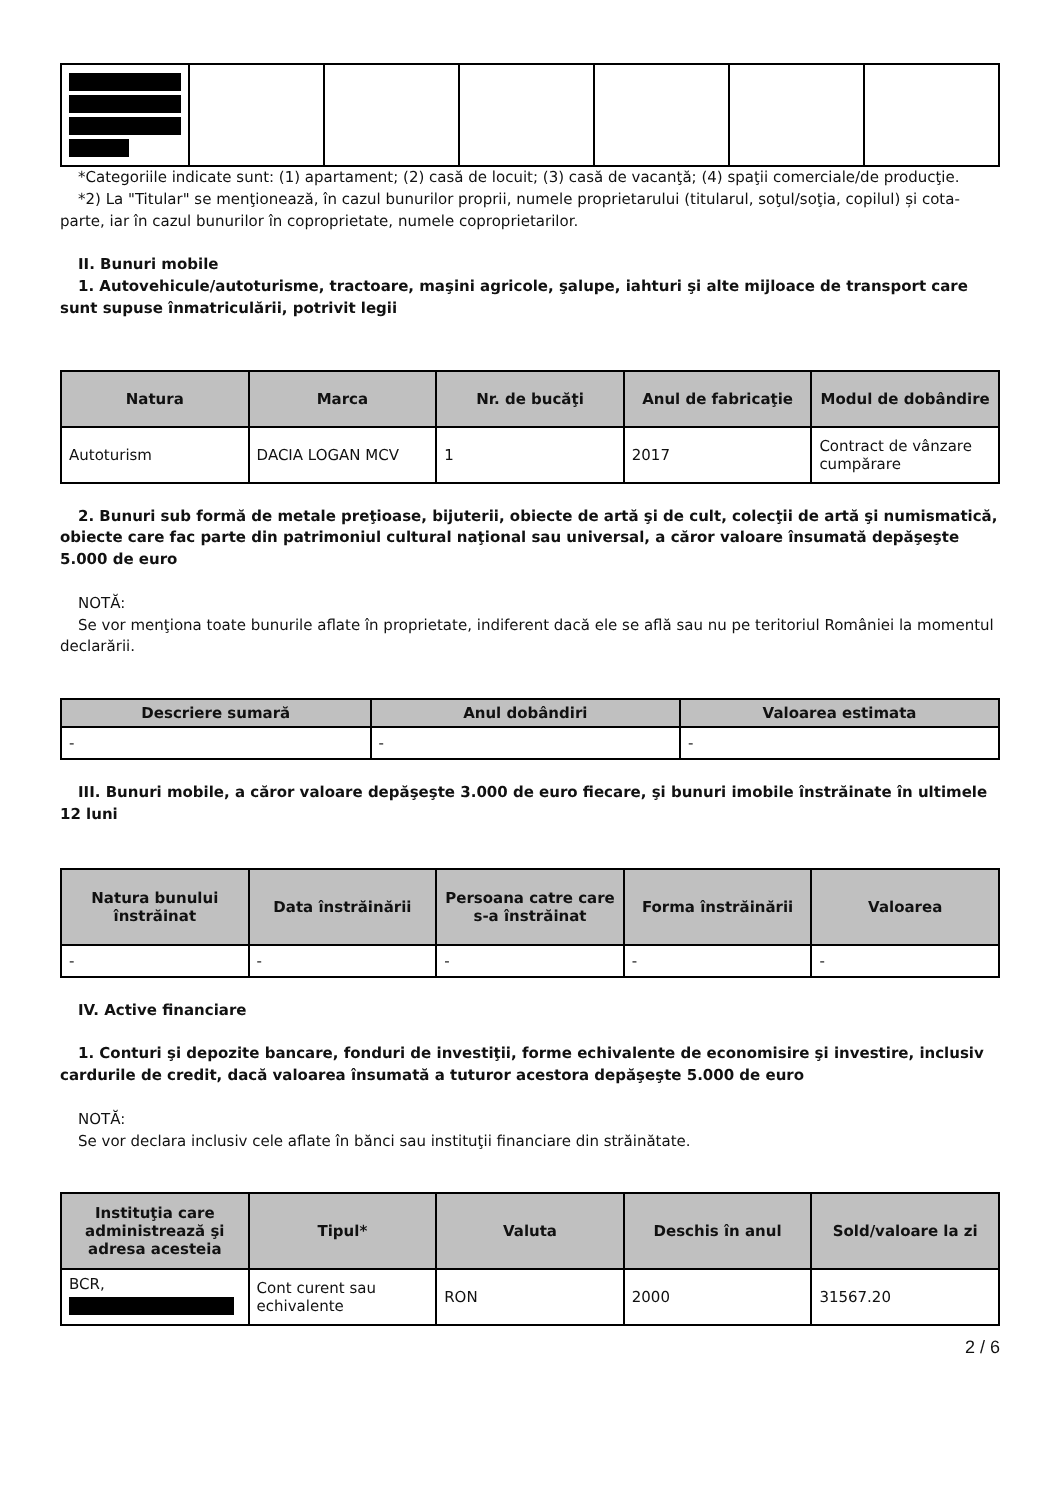*Categoriile indicate sunt: (1) apartament; (2) casă de locuit; (3) casă de vacanţă; (4) spaţii comerciale/de producţie.
*2) La "Titular" se menţionează, în cazul bunurilor proprii, numele proprietarului (titularul, soţul/soţia, copilul) și cota-parte, iar în cazul bunurilor în coproprietate, numele coproprietarilor.
II. Bunuri mobile
1. Autovehicule/autoturisme, tractoare, maşini agricole, şalupe, iahturi şi alte mijloace de transport care sunt supuse înmatriculării, potrivit legii
| Natura | Marca | Nr. de bucăţi | Anul de fabricaţie | Modul de dobândire |
| --- | --- | --- | --- | --- |
| Autoturism | DACIA LOGAN MCV | 1 | 2017 | Contract de vânzare cumpărare |
2. Bunuri sub formă de metale preţioase, bijuterii, obiecte de artă şi de cult, colecţii de artă şi numismatică, obiecte care fac parte din patrimoniul cultural naţional sau universal, a căror valoare însumată depăşeşte 5.000 de euro
NOTĂ:
Se vor menţiona toate bunurile aflate în proprietate, indiferent dacă ele se află sau nu pe teritoriul României la momentul declarării.
| Descriere sumară | Anul dobândiri | Valoarea estimata |
| --- | --- | --- |
| - | - | - |
III. Bunuri mobile, a căror valoare depăşeşte 3.000 de euro fiecare, şi bunuri imobile înstrăinate în ultimele 12 luni
| Natura bunului înstrăinat | Data înstrăinării | Persoana catre care s-a înstrăinat | Forma înstrăinării | Valoarea |
| --- | --- | --- | --- | --- |
| - | - | - | - | - |
IV. Active financiare
1. Conturi şi depozite bancare, fonduri de investiţii, forme echivalente de economisire şi investire, inclusiv cardurile de credit, dacă valoarea însumată a tuturor acestora depăşeşte 5.000 de euro
NOTĂ:
Se vor declara inclusiv cele aflate în bănci sau instituţii financiare din străinătate.
| Instituţia care administrează şi adresa acesteia | Tipul* | Valuta | Deschis în anul | Sold/valoare la zi |
| --- | --- | --- | --- | --- |
| BCR, | Cont curent sau echivalente | RON | 2000 | 31567.20 |
2 / 6